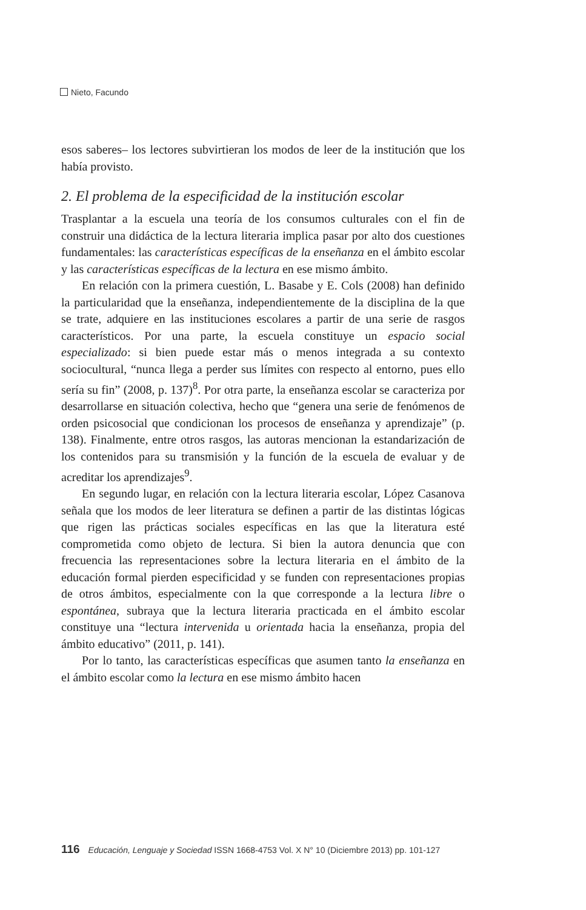Nieto, Facundo
esos saberes– los lectores subvirtieran los modos de leer de la institución que los había provisto.
2. El problema de la especificidad de la institución escolar
Trasplantar a la escuela una teoría de los consumos culturales con el fin de construir una didáctica de la lectura literaria implica pasar por alto dos cuestiones fundamentales: las características específicas de la enseñanza en el ámbito escolar y las características específicas de la lectura en ese mismo ámbito.
En relación con la primera cuestión, L. Basabe y E. Cols (2008) han definido la particularidad que la enseñanza, independientemente de la disciplina de la que se trate, adquiere en las instituciones escolares a partir de una serie de rasgos característicos. Por una parte, la escuela constituye un espacio social especializado: si bien puede estar más o menos integrada a su contexto sociocultural, “nunca llega a perder sus límites con respecto al entorno, pues ello sería su fin” (2008, p. 137)<sup>8</sup>. Por otra parte, la enseñanza escolar se caracteriza por desarrollarse en situación colectiva, hecho que “genera una serie de fenómenos de orden psicosocial que condicionan los procesos de enseñanza y aprendizaje” (p. 138). Finalmente, entre otros rasgos, las autoras mencionan la estandarización de los contenidos para su transmisión y la función de la escuela de evaluar y de acreditar los aprendizajes<sup>9</sup>.
En segundo lugar, en relación con la lectura literaria escolar, López Casanova señala que los modos de leer literatura se definen a partir de las distintas lógicas que rigen las prácticas sociales específicas en las que la literatura esté comprometida como objeto de lectura. Si bien la autora denuncia que con frecuencia las representaciones sobre la lectura literaria en el ámbito de la educación formal pierden especificidad y se funden con representaciones propias de otros ámbitos, especialmente con la que corresponde a la lectura libre o espontánea, subraya que la lectura literaria practicada en el ámbito escolar constituye una “lectura intervenida u orientada hacia la enseñanza, propia del ámbito educativo” (2011, p. 141).
Por lo tanto, las características específicas que asumen tanto la enseñanza en el ámbito escolar como la lectura en ese mismo ámbito hacen
116 Educación, Lenguaje y Sociedad ISSN 1668-4753 Vol. X N° 10 (Diciembre 2013) pp. 101-127